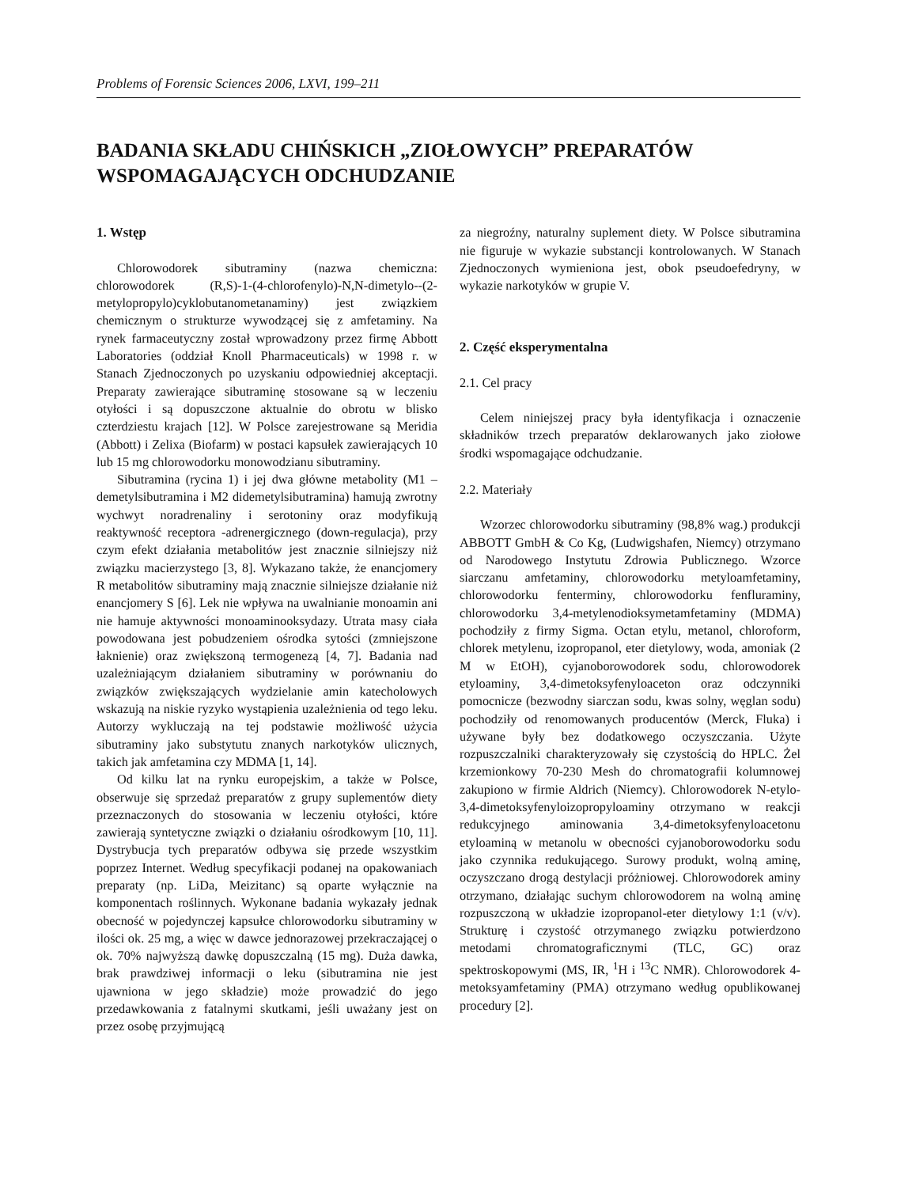Problems of Forensic Sciences 2006, LXVI, 199–211
BADANIA SKŁADU CHIŃSKICH „ZIOŁOWYCH” PREPARATÓW WSPOMAGAJĄCYCH ODCHUDZANIE
1. Wstęp
Chlorowodorek sibutraminy (nazwa chemiczna: chlorowodorek (R,S)-1-(4-chlorofenylo)-N,N-dimetylo--(2-metylopropylo)cyklobutanometanaminy) jest związkiem chemicznym o strukturze wywodzącej się z amfetaminy. Na rynek farmaceutyczny został wprowadzony przez firmę Abbott Laboratories (oddział Knoll Pharmaceuticals) w 1998 r. w Stanach Zjednoczonych po uzyskaniu odpowiedniej akceptacji. Preparaty zawierające sibutraminę stosowane są w leczeniu otyłości i są dopuszczone aktualnie do obrotu w blisko czterdziestu krajach [12]. W Polsce zarejestrowane są Meridia (Abbott) i Zelixa (Biofarm) w postaci kapsułek zawierających 10 lub 15 mg chlorowodorku monowodzianu sibutraminy.
Sibutramina (rycina 1) i jej dwa główne metabolity (M1 – demetylsibutramina i M2 didemetylsibutramina) hamują zwrotny wychwyt noradrenaliny i serotoniny oraz modyfikują reaktywność receptora -adrenergicznego (down-regulacja), przy czym efekt działania metabolitów jest znacznie silniejszy niż związku macierzystego [3, 8]. Wykazano także, że enancjomery R metabolitów sibutraminy mają znacznie silniejsze działanie niż enancjomery S [6]. Lek nie wpływa na uwalnianie monoamin ani nie hamuje aktywności monoaminooksydazy. Utrata masy ciała powodowana jest pobudzeniem ośrodka sytości (zmniejszone łaknienie) oraz zwiększoną termogenezą [4, 7]. Badania nad uzależniającym działaniem sibutraminy w porównaniu do związków zwiększających wydzielanie amin katecholowych wskazują na niskie ryzyko wystąpienia uzależnienia od tego leku. Autorzy wykluczają na tej podstawie możliwość użycia sibutraminy jako substytutu znanych narkotyków ulicznych, takich jak amfetamina czy MDMA [1, 14].
Od kilku lat na rynku europejskim, a także w Polsce, obserwuje się sprzedaż preparatów z grupy suplementów diety przeznaczonych do stosowania w leczeniu otyłości, które zawierają syntetyczne związki o działaniu ośrodkowym [10, 11]. Dystrybucja tych preparatów odbywa się przede wszystkim poprzez Internet. Według specyfikacji podanej na opakowaniach preparaty (np. LiDa, Meizitanc) są oparte wyłącznie na komponentach roślinnych. Wykonane badania wykazały jednak obecność w pojedynczej kapsułce chlorowodorku sibutraminy w ilości ok. 25 mg, a więc w dawce jednorazowej przekraczającej o ok. 70% najwyższą dawkę dopuszczalną (15 mg). Duża dawka, brak prawdziwej informacji o leku (sibutramina nie jest ujawniona w jego składzie) może prowadzić do jego przedawkowania z fatalnymi skutkami, jeśli uważany jest on przez osobę przyjmującą
za niegroźny, naturalny suplement diety. W Polsce sibutramina nie figuruje w wykazie substancji kontrolowanych. W Stanach Zjednoczonych wymieniona jest, obok pseudoefedryny, w wykazie narkotyków w grupie V.
2. Część eksperymentalna
2.1. Cel pracy
Celem niniejszej pracy była identyfikacja i oznaczenie składników trzech preparatów deklarowanych jako ziołowe środki wspomagające odchudzanie.
2.2. Materiały
Wzorzec chlorowodorku sibutraminy (98,8% wag.) produkcji ABBOTT GmbH & Co Kg, (Ludwigshafen, Niemcy) otrzymano od Narodowego Instytutu Zdrowia Publicznego. Wzorce siarczanu amfetaminy, chlorowodorku metyloamfetaminy, chlorowodorku fenterminy, chlorowodorku fenfluraminy, chlorowodorku 3,4-metylenodioksymetamfetaminy (MDMA) pochodziły z firmy Sigma. Octan etylu, metanol, chloroform, chlorek metylenu, izopropanol, eter dietylowy, woda, amoniak (2 M w EtOH), cyjanoborowodorek sodu, chlorowodorek etyloaminy, 3,4-dimetoksyfenyloaceton oraz odczynniki pomocnicze (bezwodny siarczan sodu, kwas solny, węglan sodu) pochodziły od renomowanych producentów (Merck, Fluka) i używane były bez dodatkowego oczyszczania. Użyte rozpuszczalniki charakteryzowały się czystością do HPLC. Żel krzemionkowy 70-230 Mesh do chromatografii kolumnowej zakupiono w firmie Aldrich (Niemcy). Chlorowodorek N-etylo-3,4-dimetoksyfenyloizopropyloaminy otrzymano w reakcji redukcyjnego aminowania 3,4-dimetoksyfenyloacetonu etyloaminą w metanolu w obecności cyjanoborowodorku sodu jako czynnika redukującego. Surowy produkt, wolną aminę, oczyszczano drogą destylacji próżniowej. Chlorowodorek aminy otrzymano, działając suchym chlorowodorem na wolną aminę rozpuszczoną w układzie izopropanol-eter dietylowy 1:1 (v/v). Strukturę i czystość otrzymanego związku potwierdzono metodami chromatograficznymi (TLC, GC) oraz spektroskopowymi (MS, IR, <sup>1</sup>H i <sup>13</sup>C NMR). Chlorowodorek 4-metoksyamfetaminy (PMA) otrzymano według opublikowanej procedury [2].